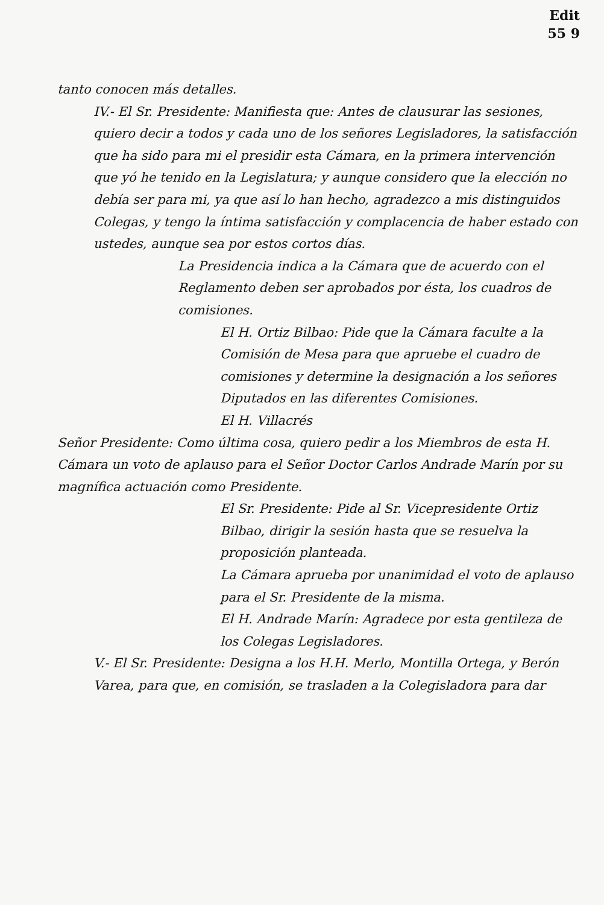Edit
55 9
tanto conocen más detalles.
IV.- El Sr. Presidente: Manifiesta que: Antes de clausurar las sesiones, quiero decir a todos y cada uno de los señores Legisladores, la satisfacción que ha sido para mi el presidir esta Cámara, en la primera intervención que yó he tenido en la Legislatura; y aunque considero que la elección no debía ser para mi, ya que así lo han hecho, agradezco a mis distinguidos Colegas, y tengo la íntima satisfacción y complacencia de haber estado con ustedes, aunque sea por estos cortos días.
La Presidencia indica a la Cámara que de acuerdo con el Reglamento deben ser aprobados por ésta, los cuadros de comisiones.
El H. Ortiz Bilbao: Pide que la Cámara faculte a la Comisión de Mesa para que apruebe el cuadro de comisiones y determine la designación a los señores Diputados en las diferentes Comisiones.
El H. Villacrés
Señor Presidente: Como última cosa, quiero pedir a los Miembros de esta H. Cámara un voto de aplauso para el Señor Doctor Carlos Andrade Marín por su magnífica actuación como Presidente.
El Sr. Presidente: Pide al Sr. Vicepresidente Ortiz Bilbao, dirigir la sesión hasta que se resuelva la proposición planteada.
La Cámara aprueba por unanimidad el voto de aplauso para el Sr. Presidente de la misma.
El H. Andrade Marín: Agradece por esta gentileza de los Colegas Legisladores.
V.- El Sr. Presidente: Designa a los H.H. Merlo, Montilla Ortega, y Berón Varea, para que, en comisión, se trasladen a la Colegisladora para dar